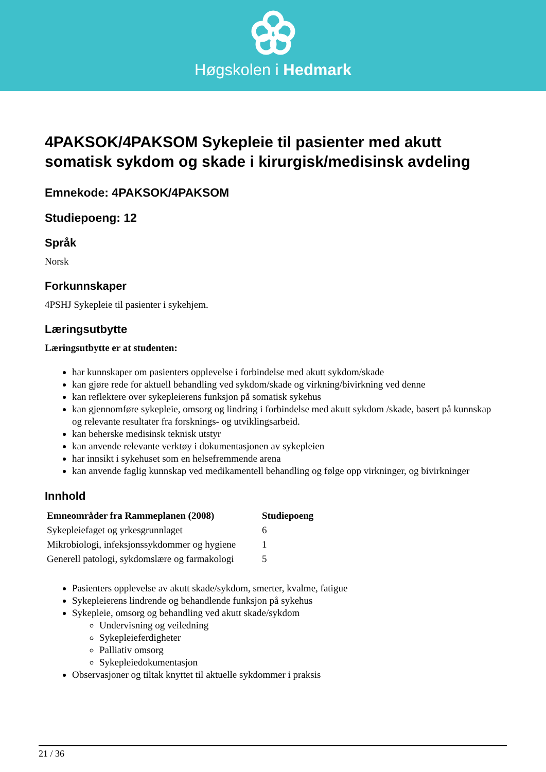Høgskolen i Hedmark
4PAKSOK/4PAKSOM Sykepleie til pasienter med akutt somatisk sykdom og skade i kirurgisk/medisinsk avdeling
Emnekode: 4PAKSOK/4PAKSOM
Studiepoeng: 12
Språk
Norsk
Forkunnskaper
4PSHJ Sykepleie til pasienter i sykehjem.
Læringsutbytte
Læringsutbytte er at studenten:
har kunnskaper om pasienters opplevelse i forbindelse med akutt sykdom/skade
kan gjøre rede for aktuell behandling ved sykdom/skade og virkning/bivirkning ved denne
kan reflektere over sykepleierens funksjon på somatisk sykehus
kan gjennomføre sykepleie, omsorg og lindring i forbindelse med akutt sykdom /skade, basert på kunnskap og relevante resultater fra forsknings- og utviklingsarbeid.
kan beherske medisinsk teknisk utstyr
kan anvende relevante verktøy i dokumentasjonen av sykepleien
har innsikt i sykehuset som en helsefremmende arena
kan anvende faglig kunnskap ved medikamentell behandling og følge opp virkninger, og bivirkninger
Innhold
| Emneområder fra Rammeplanen (2008) | Studiepoeng |
| --- | --- |
| Sykepleiefaget og yrkesgrunnlaget | 6 |
| Mikrobiologi, infeksjonssykdommer og hygiene | 1 |
| Generell patologi, sykdomslære og farmakologi | 5 |
Pasienters opplevelse av akutt skade/sykdom, smerter, kvalme, fatigue
Sykepleierens lindrende og behandlende funksjon på sykehus
Sykepleie, omsorg og behandling ved akutt skade/sykdom
Undervisning og veiledning
Sykepleieferdigheter
Palliativ omsorg
Sykepleiedokumentasjon
Observasjoner og tiltak knyttet til aktuelle sykdommer i praksis
21 / 36